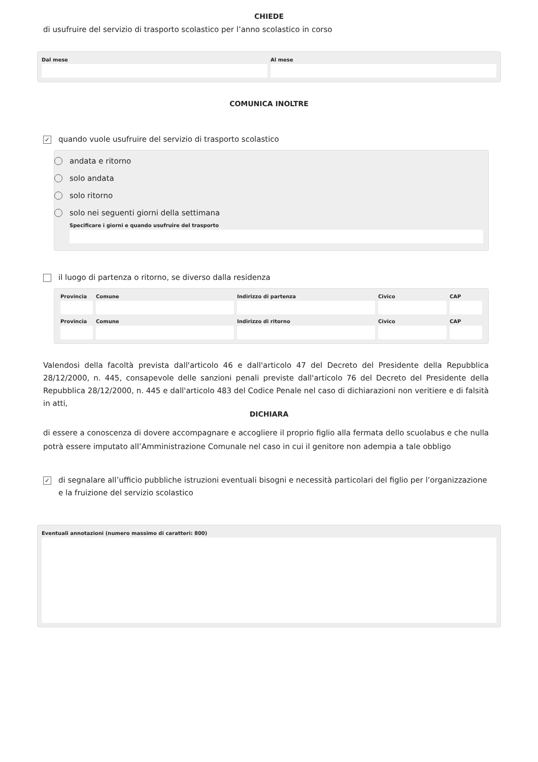CHIEDE
di usufruire del servizio di trasporto scolastico per l’anno scolastico in corso
Dal mese Al mese
COMUNICA INOLTRE
✓
quando vuole usufruire del servizio di trasporto scolastico
andata e ritorno
solo andata
solo ritorno
solo nei seguenti giorni della settimana
Specificare i giorni e quando usufruire del trasporto
il luogo di partenza o ritorno, se diverso dalla residenza
Provincia
Comune Indirizzo di partenza Civico CAP
Provincia
Comune Indirizzo di ritorno Civico CAP
Valendosi della facoltà prevista dall'articolo 46 e dall'articolo 47 del Decreto del Presidente della Repubblica 28/12/2000, n. 445, consapevole delle sanzioni penali previste dall'articolo 76 del Decreto del Presidente della Repubblica 28/12/2000, n. 445 e dall'articolo 483 del Codice Penale nel caso di dichiarazioni non veritiere e di falsità in atti,
DICHIARA
di essere a conoscenza di dovere accompagnare e accogliere il proprio figlio alla fermata dello scuolabus e che nulla potrà essere imputato all’Amministrazione Comunale nel caso in cui il genitore non adempia a tale obbligo
✓
di segnalare all’ufficio pubbliche istruzioni eventuali bisogni e necessità particolari del figlio per l’organizzazione e la fruizione del servizio scolastico
Eventuali annotazioni (numero massimo di caratteri: 800)